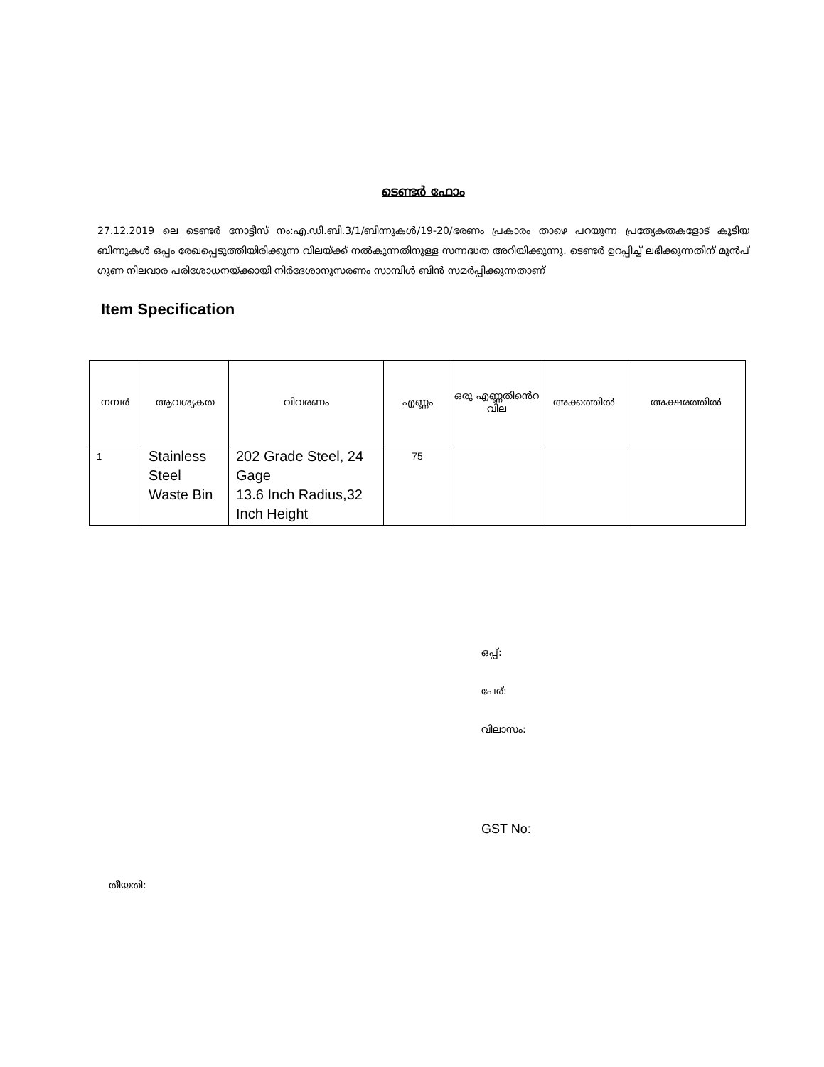ടെണ്ടർ ഫോം
27.12.2019 ലെ ടെണ്ടർ നോട്ടീസ് നം:എ.ഡി.ബി.3/1/ബിന്നുകൾ/19-20/ഭരണം പ്രകാരം താഴെ പറയുന്ന പ്രത്യേകതകളോട് കൂടിയ ബിന്നുകൾ ഒപ്പം രേഖപ്പെടുത്തിയിരിക്കുന്ന വിലയ്ക്ക് നൽകുന്നതിനുള്ള സന്നദ്ധത അറിയിക്കുന്നു. ടെണ്ടർ ഉറപ്പിച്ച് ലഭിക്കുന്നതിന് മുൻപ് ഗുണ നിലവാര പരിശോധനയ്ക്കായി നിർദേശാനുസരണം സാമ്പിൾ ബിൻ സമർപ്പിക്കുന്നതാണ്
Item Specification
| നമ്പർ | ആവശ്യകത | വിവരണം | എണ്ണം | ഒരു എണ്ണതിൻെറ വില | അക്കത്തിൽ | അക്ഷരത്തിൽ |
| --- | --- | --- | --- | --- | --- | --- |
| 1 | Stainless Steel Waste Bin | 202 Grade Steel, 24 Gage 13.6 Inch Radius,32 Inch Height | 75 | | | |
ഒപ്പ്:
പേര്:
വിലാസം:
GST No:
തീയതി: